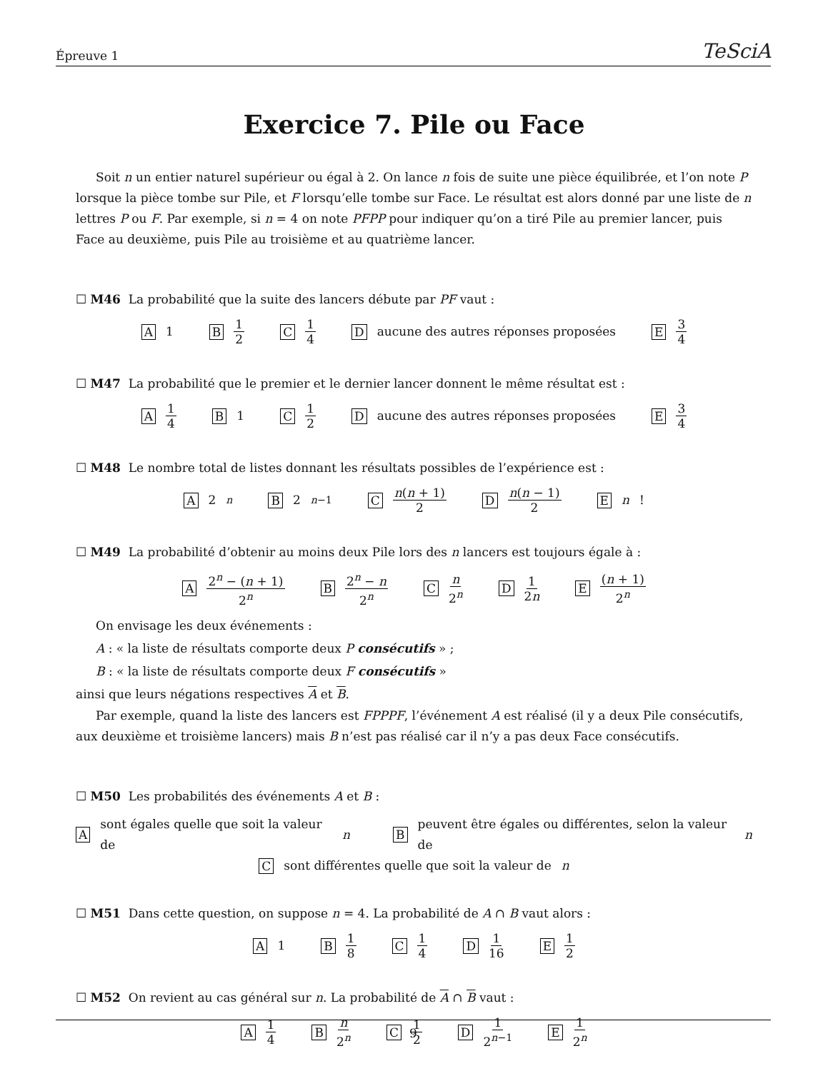Épreuve 1 TeSciA
Exercice 7. Pile ou Face
Soit n un entier naturel supérieur ou égal à 2. On lance n fois de suite une pièce équilibrée, et l’on note P lorsque la pièce tombe sur Pile, et F lorsqu’elle tombe sur Face. Le résultat est alors donné par une liste de n lettres P ou F. Par exemple, si n = 4 on note PFPP pour indiquer qu’on a tiré Pile au premier lancer, puis Face au deuxième, puis Pile au troisième et au quatrième lancer.
☐ M46 La probabilité que la suite des lancers débute par PF vaut :
A 1 B 1 2 C 1 4 D aucune des autres réponses proposées E 3 4
☐ M47 La probabilité que le premier et le dernier lancer donnent le même résultat est :
A 1 4 B 1 C 1 2 D aucune des autres réponses proposées E 3 4
☐ M48 Le nombre total de listes donnant les résultats possibles de l’expérience est :
A 2<sup>n</sup> B 2<sup>n−1</sup> C n(n + 1) 2 D n(n − 1) 2 E n!
☐ M49 La probabilité d’obtenir au moins deux Pile lors des n lancers est toujours égale à :
A 2<sup>n</sup> − (n + 1) 2<sup>n</sup> B 2<sup>n</sup> − n 2<sup>n</sup> C n 2<sup>n</sup> D 1 2n E (n + 1) 2<sup>n</sup>
On envisage les deux événements :
A : « la liste de résultats comporte deux P consécutifs » ;
B : « la liste de résultats comporte deux F consécutifs »
ainsi que leurs négations respectives A et B.
Par exemple, quand la liste des lancers est FPPPF, l’événement A est réalisé (il y a deux Pile consécutifs, aux deuxième et troisième lancers) mais B n’est pas réalisé car il n’y a pas deux Face consécutifs.
☐ M50 Les probabilités des événements A et B :
Asont égales quelle que soit la valeur de n B peuvent être égales ou différentes, selon la valeur de n
Csont différentes quelle que soit la valeur de n
☐ M51 Dans cette question, on suppose n = 4. La probabilité de A ∩ B vaut alors :
A 1 B 1 8 C 1 4 D 1 16 E 1 2
☐ M52 On revient au cas général sur n. La probabilité de A ∩ B vaut :
A 1 4 B n 2<sup>n</sup> C 1 2 D 1 2<sup>n−1</sup> E 1 2<sup>n</sup>
9